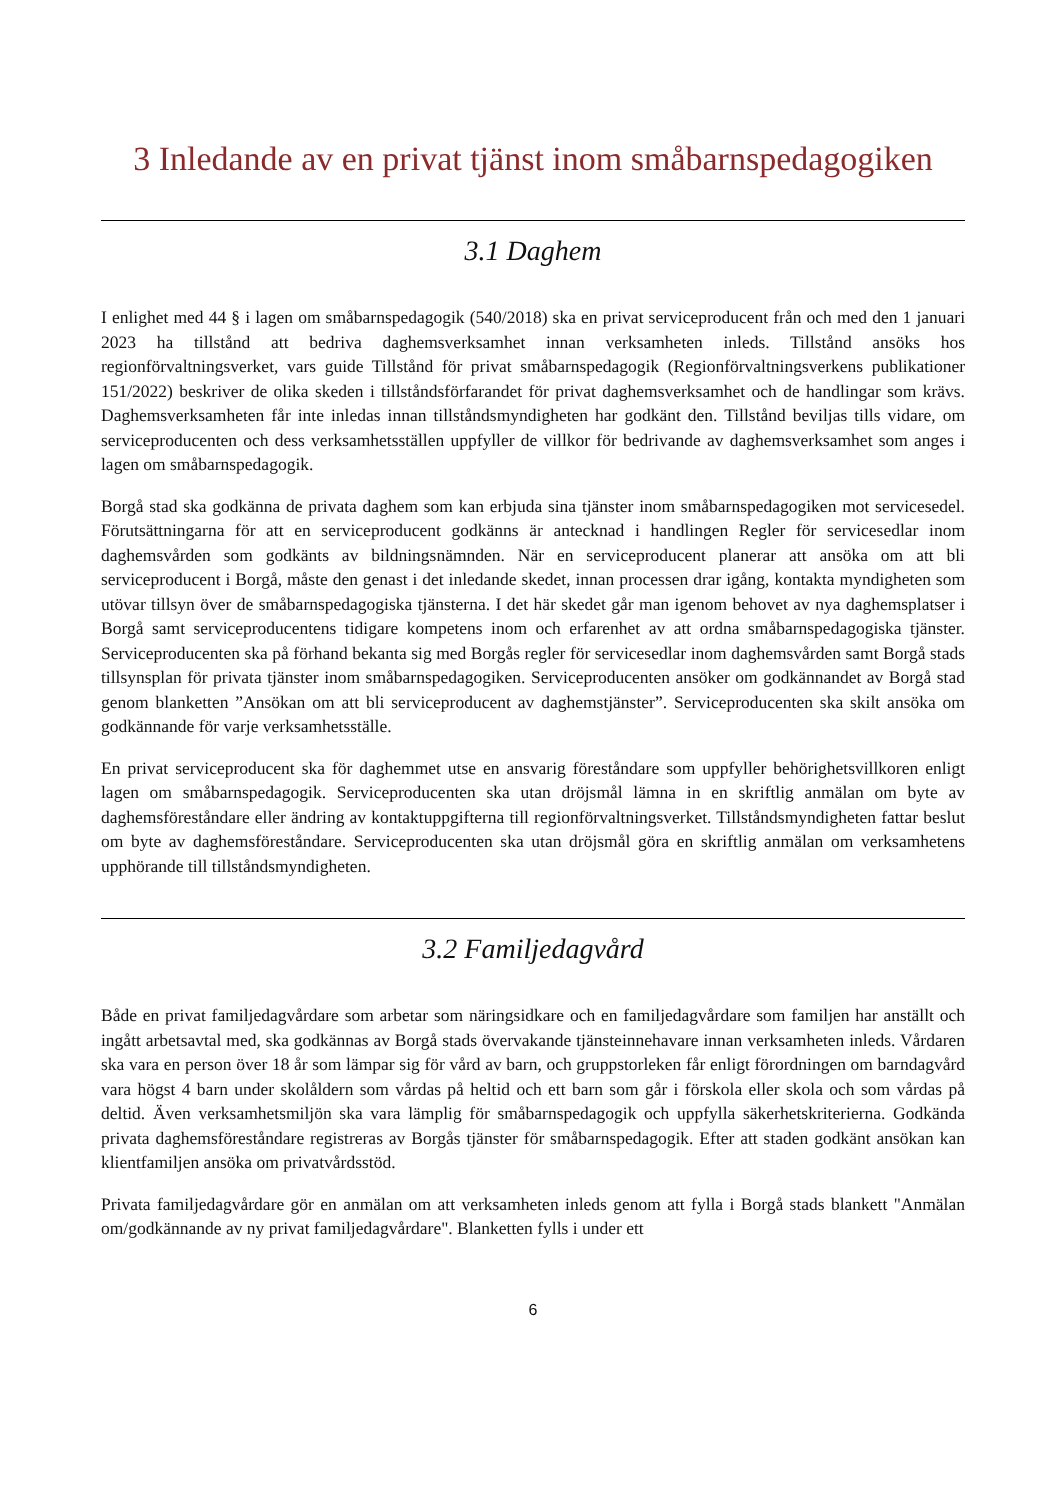3 Inledande av en privat tjänst inom småbarnspedagogiken
3.1 Daghem
I enlighet med 44 § i lagen om småbarnspedagogik (540/2018) ska en privat serviceproducent från och med den 1 januari 2023 ha tillstånd att bedriva daghemsverksamhet innan verksamheten inleds. Tillstånd ansöks hos regionförvaltningsverket, vars guide Tillstånd för privat småbarnspedagogik (Regionförvaltningsverkens publikationer 151/2022) beskriver de olika skeden i tillståndsförfarandet för privat daghemsverksamhet och de handlingar som krävs. Daghemsverksamheten får inte inledas innan tillståndsmyndigheten har godkänt den. Tillstånd beviljas tills vidare, om serviceproducenten och dess verksamhetsställen uppfyller de villkor för bedrivande av daghemsverksamhet som anges i lagen om småbarnspedagogik.
Borgå stad ska godkänna de privata daghem som kan erbjuda sina tjänster inom småbarnspedagogiken mot servicesedel. Förutsättningarna för att en serviceproducent godkänns är antecknad i handlingen Regler för servicesedlar inom daghemsvården som godkänts av bildningsnämnden. När en serviceproducent planerar att ansöka om att bli serviceproducent i Borgå, måste den genast i det inledande skedet, innan processen drar igång, kontakta myndigheten som utövar tillsyn över de småbarnspedagogiska tjänsterna. I det här skedet går man igenom behovet av nya daghemsplatser i Borgå samt serviceproducentens tidigare kompetens inom och erfarenhet av att ordna småbarnspedagogiska tjänster. Serviceproducenten ska på förhand bekanta sig med Borgås regler för servicesedlar inom daghemsvården samt Borgå stads tillsynsplan för privata tjänster inom småbarnspedagogiken. Serviceproducenten ansöker om godkännandet av Borgå stad genom blanketten ”Ansökan om att bli serviceproducent av daghemstjänster”. Serviceproducenten ska skilt ansöka om godkännande för varje verksamhetsställe.
En privat serviceproducent ska för daghemmet utse en ansvarig föreståndare som uppfyller behörighetsvillkoren enligt lagen om småbarnspedagogik. Serviceproducenten ska utan dröjsmål lämna in en skriftlig anmälan om byte av daghemsföreståndare eller ändring av kontaktuppgifterna till regionförvaltningsverket. Tillståndsmyndigheten fattar beslut om byte av daghemsföreståndare. Serviceproducenten ska utan dröjsmål göra en skriftlig anmälan om verksamhetens upphörande till tillståndsmyndigheten.
3.2 Familjedagvård
Både en privat familjedagvårdare som arbetar som näringsidkare och en familjedagvårdare som familjen har anställt och ingått arbetsavtal med, ska godkännas av Borgå stads övervakande tjänsteinnehavare innan verksamheten inleds. Vårdaren ska vara en person över 18 år som lämpar sig för vård av barn, och gruppstorleken får enligt förordningen om barndagvård vara högst 4 barn under skolåldern som vårdas på heltid och ett barn som går i förskola eller skola och som vårdas på deltid. Även verksamhetsmiljön ska vara lämplig för småbarnspedagogik och uppfylla säkerhetskriterierna. Godkända privata daghemsföreståndare registreras av Borgås tjänster för småbarnspedagogik. Efter att staden godkänt ansökan kan klientfamiljen ansöka om privatvårdsstöd.
Privata familjedagvårdare gör en anmälan om att verksamheten inleds genom att fylla i Borgå stads blankett "Anmälan om/godkännande av ny privat familjedagvårdare". Blanketten fylls i under ett
6